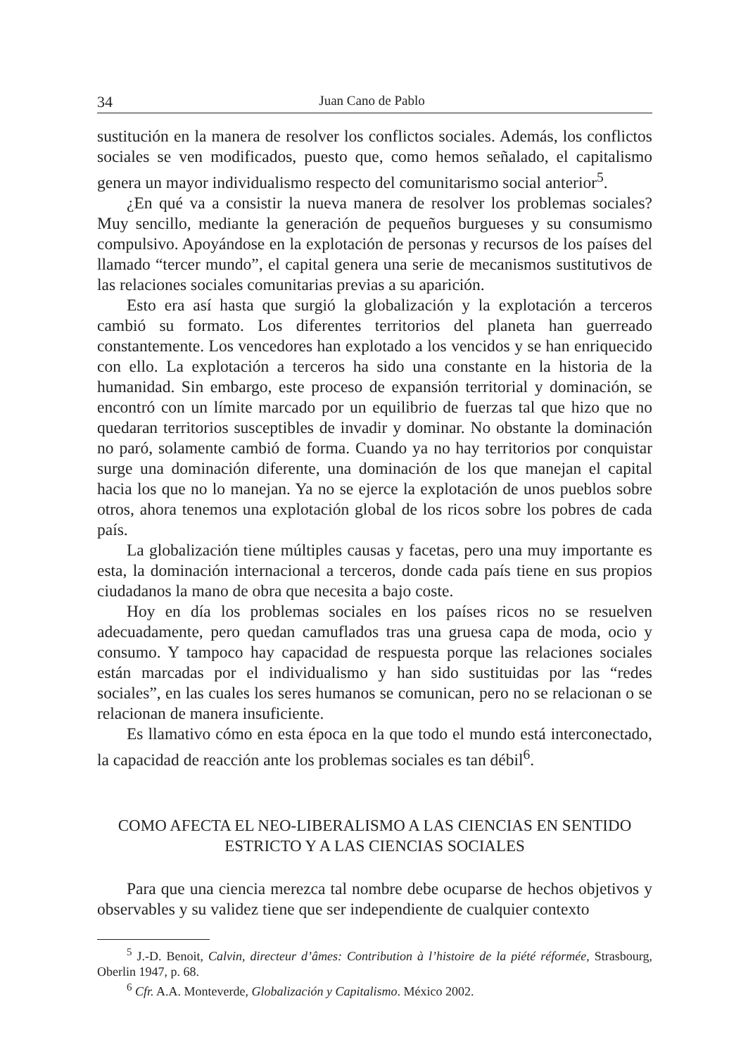34 Juan Cano de Pablo
sustitución en la manera de resolver los conflictos sociales. Además, los conflictos sociales se ven modificados, puesto que, como hemos señalado, el capitalismo genera un mayor individualismo respecto del comunitarismo social anterior<sup>5</sup>.
¿En qué va a consistir la nueva manera de resolver los problemas sociales? Muy sencillo, mediante la generación de pequeños burgueses y su consumismo compulsivo. Apoyándose en la explotación de personas y recursos de los países del llamado “tercer mundo”, el capital genera una serie de mecanismos sustitutivos de las relaciones sociales comunitarias previas a su aparición.
Esto era así hasta que surgió la globalización y la explotación a terceros cambió su formato. Los diferentes territorios del planeta han guerreado constantemente. Los vencedores han explotado a los vencidos y se han enriquecido con ello. La explotación a terceros ha sido una constante en la historia de la humanidad. Sin embargo, este proceso de expansión territorial y dominación, se encontró con un límite marcado por un equilibrio de fuerzas tal que hizo que no quedaran territorios susceptibles de invadir y dominar. No obstante la dominación no paró, solamente cambió de forma. Cuando ya no hay territorios por conquistar surge una dominación diferente, una dominación de los que manejan el capital hacia los que no lo manejan. Ya no se ejerce la explotación de unos pueblos sobre otros, ahora tenemos una explotación global de los ricos sobre los pobres de cada país.
La globalización tiene múltiples causas y facetas, pero una muy importante es esta, la dominación internacional a terceros, donde cada país tiene en sus propios ciudadanos la mano de obra que necesita a bajo coste.
Hoy en día los problemas sociales en los países ricos no se resuelven adecuadamente, pero quedan camuflados tras una gruesa capa de moda, ocio y consumo. Y tampoco hay capacidad de respuesta porque las relaciones sociales están marcadas por el individualismo y han sido sustituidas por las “redes sociales”, en las cuales los seres humanos se comunican, pero no se relacionan o se relacionan de manera insuficiente.
Es llamativo cómo en esta época en la que todo el mundo está interconectado, la capacidad de reacción ante los problemas sociales es tan débil<sup>6</sup>.
COMO AFECTA EL NEO-LIBERALISMO A LAS CIENCIAS EN SENTIDO
ESTRICTO Y A LAS CIENCIAS SOCIALES
Para que una ciencia merezca tal nombre debe ocuparse de hechos objetivos y observables y su validez tiene que ser independiente de cualquier contexto
<sup>5</sup> J.-D. Benoit, Calvin, directeur d’âmes: Contribution à l’histoire de la piété réformée, Strasbourg, Oberlin 1947, p. 68.
<sup>6</sup> Cfr. A.A. Monteverde, Globalización y Capitalismo. México 2002.